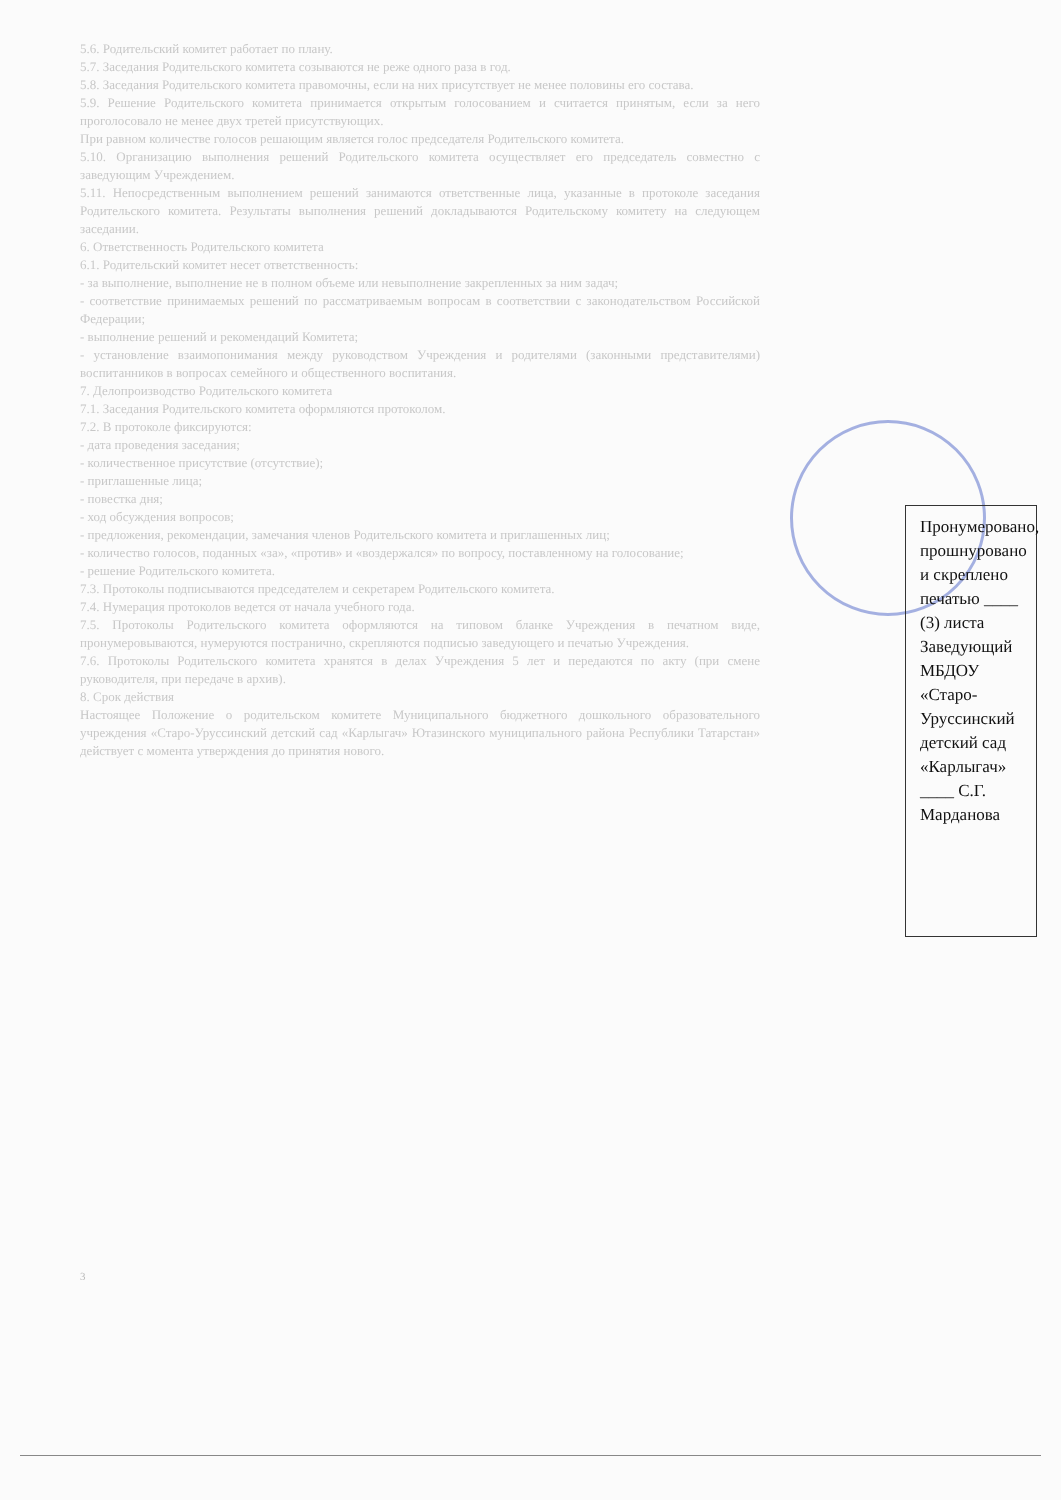5.6. Родительский комитет работает по плану.
5.7. Заседания Родительского комитета созываются не реже одного раза в год.
5.8. Заседания Родительского комитета правомочны, если на них присутствует не менее половины его состава.
5.9. Решение Родительского комитета принимается открытым голосованием и считается принятым, если за него проголосовало не менее двух третей присутствующих.
При равном количестве голосов решающим является голос председателя Родительского комитета.
5.10. Организацию выполнения решений Родительского комитета осуществляет его председатель совместно с заведующим Учреждением.
5.11. Непосредственным выполнением решений занимаются ответственные лица, указанные в протоколе заседания Родительского комитета. Результаты выполнения решений докладываются Родительскому комитету на следующем заседании.
6. Ответственность Родительского комитета
6.1. Родительский комитет несет ответственность:
- за выполнение, выполнение не в полном объеме или невыполнение закрепленных за ним задач;
- соответствие принимаемых решений по рассматриваемым вопросам в соответствии с законодательством Российской Федерации;
- выполнение решений и рекомендаций Комитета;
- установление взаимопонимания между руководством Учреждения и родителями (законными представителями) воспитанников в вопросах семейного и общественного воспитания.
7. Делопроизводство Родительского комитета
7.1. Заседания Родительского комитета оформляются протоколом.
7.2. В протоколе фиксируются:
- дата проведения заседания;
- количественное присутствие (отсутствие);
- приглашенные лица;
- повестка дня;
- ход обсуждения вопросов;
- предложения, рекомендации, замечания членов Родительского комитета и приглашенных лиц;
- количество голосов, поданных «за», «против» и «воздержался» по вопросу, поставленному на голосование;
- решение Родительского комитета.
7.3. Протоколы подписываются председателем и секретарем Родительского комитета.
7.4. Нумерация протоколов ведется от начала учебного года.
7.5. Протоколы Родительского комитета оформляются на типовом бланке Учреждения в печатном виде, пронумеровываются, нумеруются постранично, скрепляются подписью заведующего и печатью Учреждения.
7.6. Протоколы Родительского комитета хранятся в делах Учреждения 5 лет и передаются по акту (при смене руководителя, при передаче в архив).
8. Срок действия
Настоящее Положение о родительском комитете Муниципального бюджетного дошкольного образовательного учреждения «Старо-Уруссинский детский сад «Карлыгач» Ютазинского муниципального района Республики Татарстан» действует с момента утверждения до принятия нового.
Пронумеровано, прошнуровано и скреплено печатью ____ (3) листа Заведующий МБДОУ «Старо-Уруссинский детский сад «Карлыгач» ____ С.Г. Марданова
3